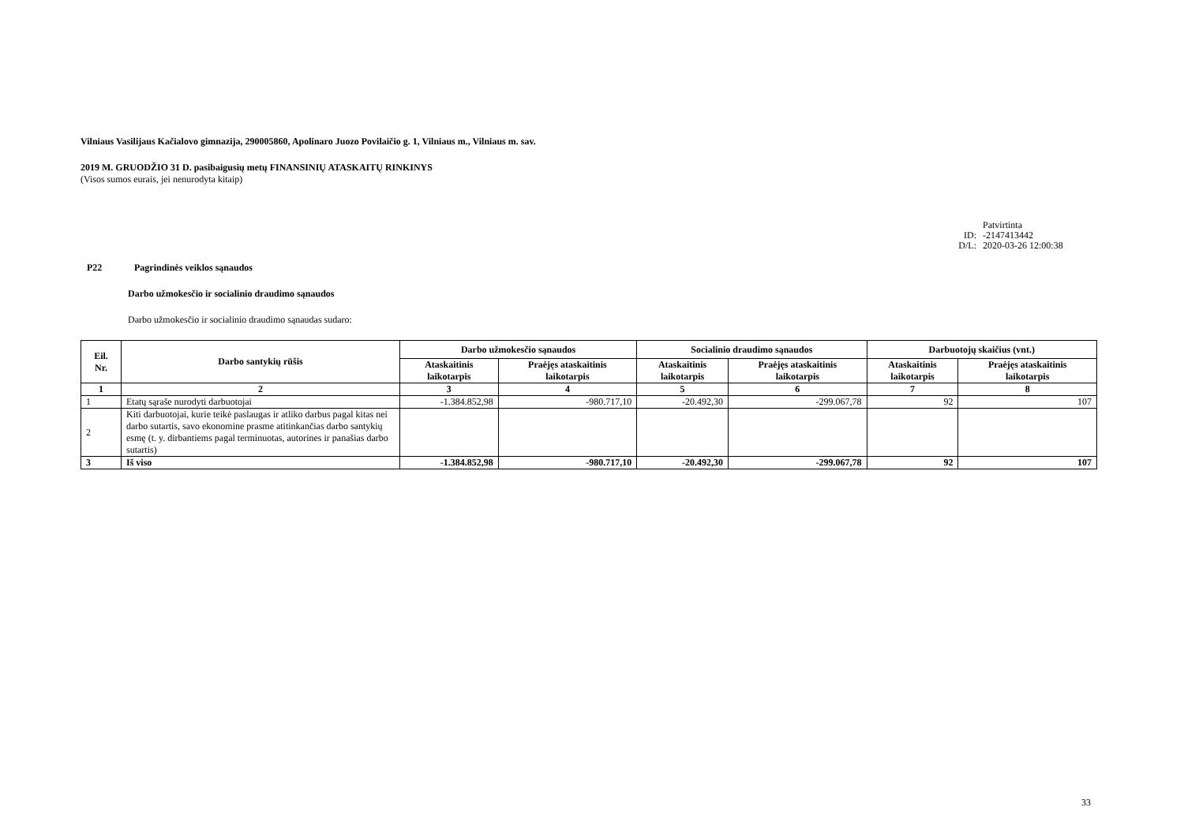Vilniaus Vasilijaus Kačialovo gimnazija, 290005860, Apolinaro Juozo Povilaičio g. 1, Vilniaus m., Vilniaus m. sav.
2019 M. GRUODŽIO 31 D. pasibaigusių metų FINANSINIŲ ATASKAITŲ RINKINYS
(Visos sumos eurais, jei nenurodyta kitaip)
Patvirtinta
ID: -2147413442
D/L: 2020-03-26 12:00:38
P22 Pagrindinės veiklos sąnaudos
Darbo užmokesčio ir socialinio draudimo sąnaudos
Darbo užmokesčio ir socialinio draudimo sąnaudas sudaro:
| Eil. Nr. | Darbo santykių rūšis | Darbo užmokesčio sąnaudos | | Socialinio draudimo sąnaudos | | Darbuotojų skaičius (vnt.) | |
| --- | --- | --- | --- | --- | --- | --- | --- |
| | | Ataskaitinis laikotarpis | Praėjęs ataskaitinis laikotarpis | Ataskaitinis laikotarpis | Praėjęs ataskaitinis laikotarpis | Ataskaitinis laikotarpis | Praėjęs ataskaitinis laikotarpis |
| 1 | 2 | 3 | 4 | 5 | 6 | 7 | 8 |
| 1 | Etatų sąraše nurodyti darbuotojai | -1.384.852,98 | -980.717,10 | -20.492,30 | -299.067,78 | 92 | 107 |
| 2 | Kiti darbuotojai, kurie teikė paslaugas ir atliko darbus pagal kitas nei darbo sutartis, savo ekonomine prasme atitinkančias darbo santykių esmę (t. y. dirbantiems pagal terminuotas, autorines ir panašias darbo sutartis) | | | | | | |
| 3 | Iš viso | -1.384.852,98 | -980.717,10 | -20.492,30 | -299.067,78 | 92 | 107 |
33